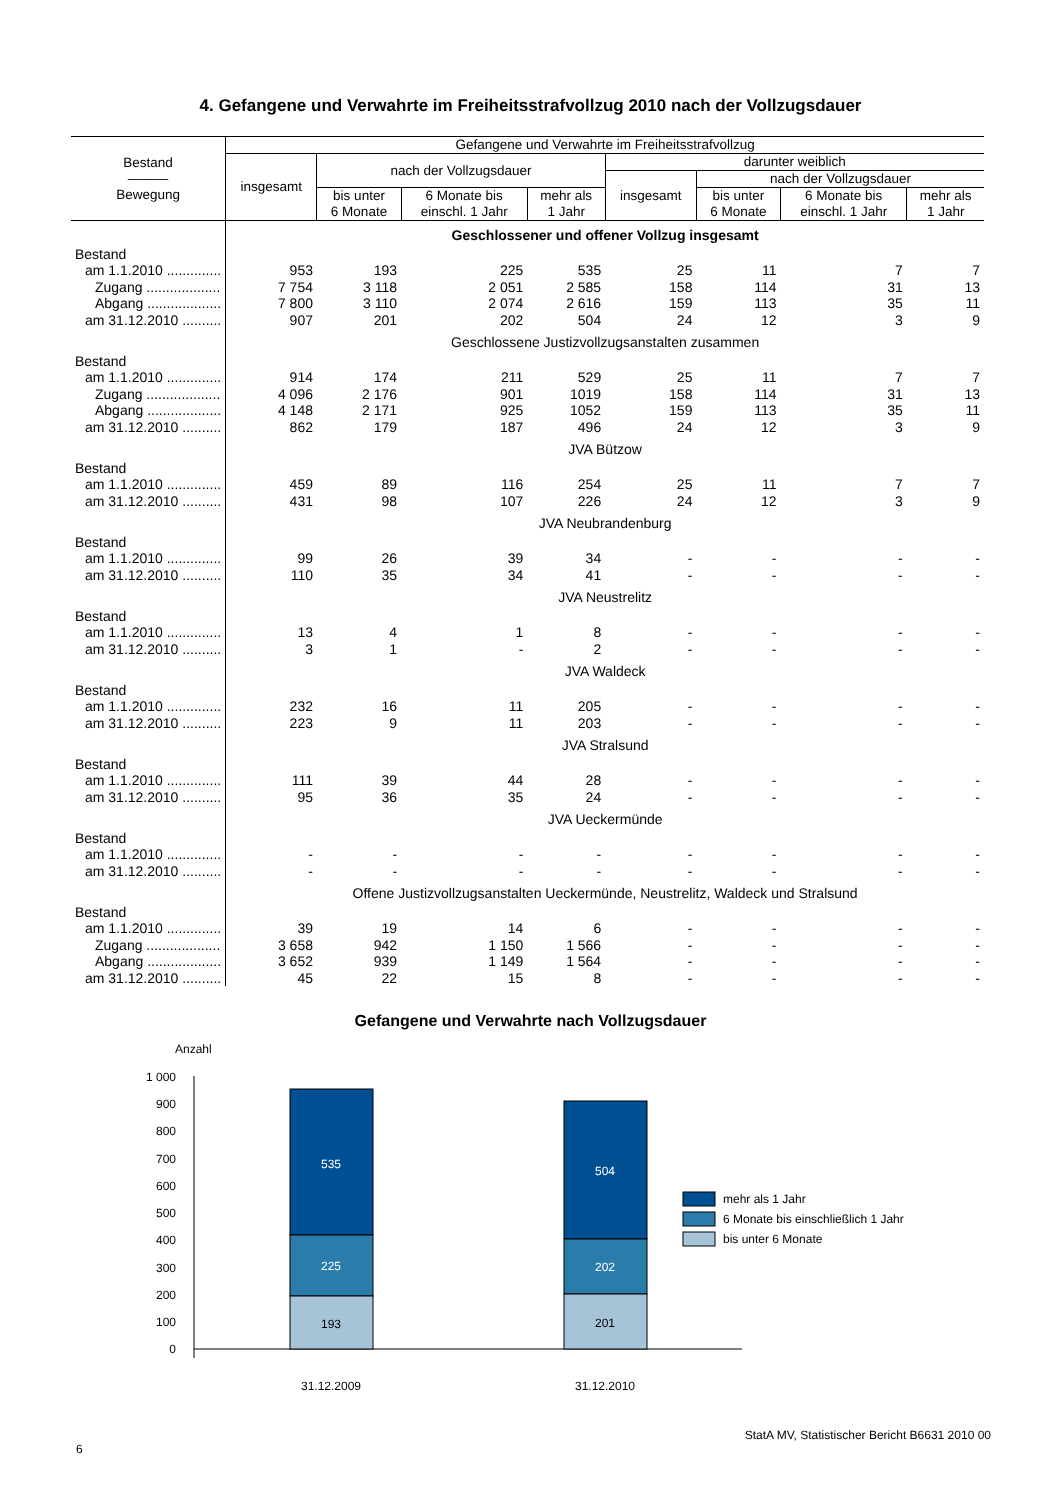4. Gefangene und Verwahrte im Freiheitsstrafvollzug 2010 nach der Vollzugsdauer
| Bestand ――― Bewegung | Gefangene und Verwahrte im Freiheitsstrafvollzug | | | | | | | |
| --- | --- | --- | --- | --- | --- | --- | --- | --- |
| | insgesamt | nach der Vollzugsdauer | | | darunter weiblich | | | |
| | | | | | insgesamt | nach der Vollzugsdauer | | |
| | | bis unter 6 Monate | 6 Monate bis einschl. 1 Jahr | mehr als 1 Jahr | | bis unter 6 Monate | 6 Monate bis einschl. 1 Jahr | mehr als 1 Jahr |
| | Geschlossener und offener Vollzug insgesamt | | | | | | | |
| Bestand | | | | | | | | |
| am 1.1.2010 .............. | 953 | 193 | 225 | 535 | 25 | 11 | 7 | 7 |
| Zugang ................... | 7 754 | 3 118 | 2 051 | 2 585 | 158 | 114 | 31 | 13 |
| Abgang ................... | 7 800 | 3 110 | 2 074 | 2 616 | 159 | 113 | 35 | 11 |
| am 31.12.2010 .......... | 907 | 201 | 202 | 504 | 24 | 12 | 3 | 9 |
| | Geschlossene Justizvollzugsanstalten zusammen | | | | | | | |
| Bestand | | | | | | | | |
| am 1.1.2010 .............. | 914 | 174 | 211 | 529 | 25 | 11 | 7 | 7 |
| Zugang ................... | 4 096 | 2 176 | 901 | 1019 | 158 | 114 | 31 | 13 |
| Abgang ................... | 4 148 | 2 171 | 925 | 1052 | 159 | 113 | 35 | 11 |
| am 31.12.2010 .......... | 862 | 179 | 187 | 496 | 24 | 12 | 3 | 9 |
| | JVA Bützow | | | | | | | |
| Bestand | | | | | | | | |
| am 1.1.2010 .............. | 459 | 89 | 116 | 254 | 25 | 11 | 7 | 7 |
| am 31.12.2010 .......... | 431 | 98 | 107 | 226 | 24 | 12 | 3 | 9 |
| | JVA Neubrandenburg | | | | | | | |
| Bestand | | | | | | | | |
| am 1.1.2010 .............. | 99 | 26 | 39 | 34 | - | - | - | - |
| am 31.12.2010 .......... | 110 | 35 | 34 | 41 | - | - | - | - |
| | JVA Neustrelitz | | | | | | | |
| Bestand | | | | | | | | |
| am 1.1.2010 .............. | 13 | 4 | 1 | 8 | - | - | - | - |
| am 31.12.2010 .......... | 3 | 1 | - | 2 | - | - | - | - |
| | JVA Waldeck | | | | | | | |
| Bestand | | | | | | | | |
| am 1.1.2010 .............. | 232 | 16 | 11 | 205 | - | - | - | - |
| am 31.12.2010 .......... | 223 | 9 | 11 | 203 | - | - | - | - |
| | JVA Stralsund | | | | | | | |
| Bestand | | | | | | | | |
| am 1.1.2010 .............. | 111 | 39 | 44 | 28 | - | - | - | - |
| am 31.12.2010 .......... | 95 | 36 | 35 | 24 | - | - | - | - |
| | JVA Ueckermünde | | | | | | | |
| Bestand | | | | | | | | |
| am 1.1.2010 .............. | - | - | - | - | - | - | - | - |
| am 31.12.2010 .......... | - | - | - | - | - | - | - | - |
| | Offene Justizvollzugsanstalten Ueckermünde, Neustrelitz, Waldeck und Stralsund | | | | | | | |
| Bestand | | | | | | | | |
| am 1.1.2010 .............. | 39 | 19 | 14 | 6 | - | - | - | - |
| Zugang ................... | 3 658 | 942 | 1 150 | 1 566 | - | - | - | - |
| Abgang ................... | 3 652 | 939 | 1 149 | 1 564 | - | - | - | - |
| am 31.12.2010 .......... | 45 | 22 | 15 | 8 | - | - | - | - |
Gefangene und Verwahrte nach Vollzugsdauer
Anzahl
1 000
900
800
700
600
500
400
300
200
100
0
535
225
193
504
202
201
31.12.2009
31.12.2010
mehr als 1 Jahr
6 Monate bis einschließlich 1 Jahr
bis unter 6 Monate
StatA MV, Statistischer Bericht B6631 2010 00
6